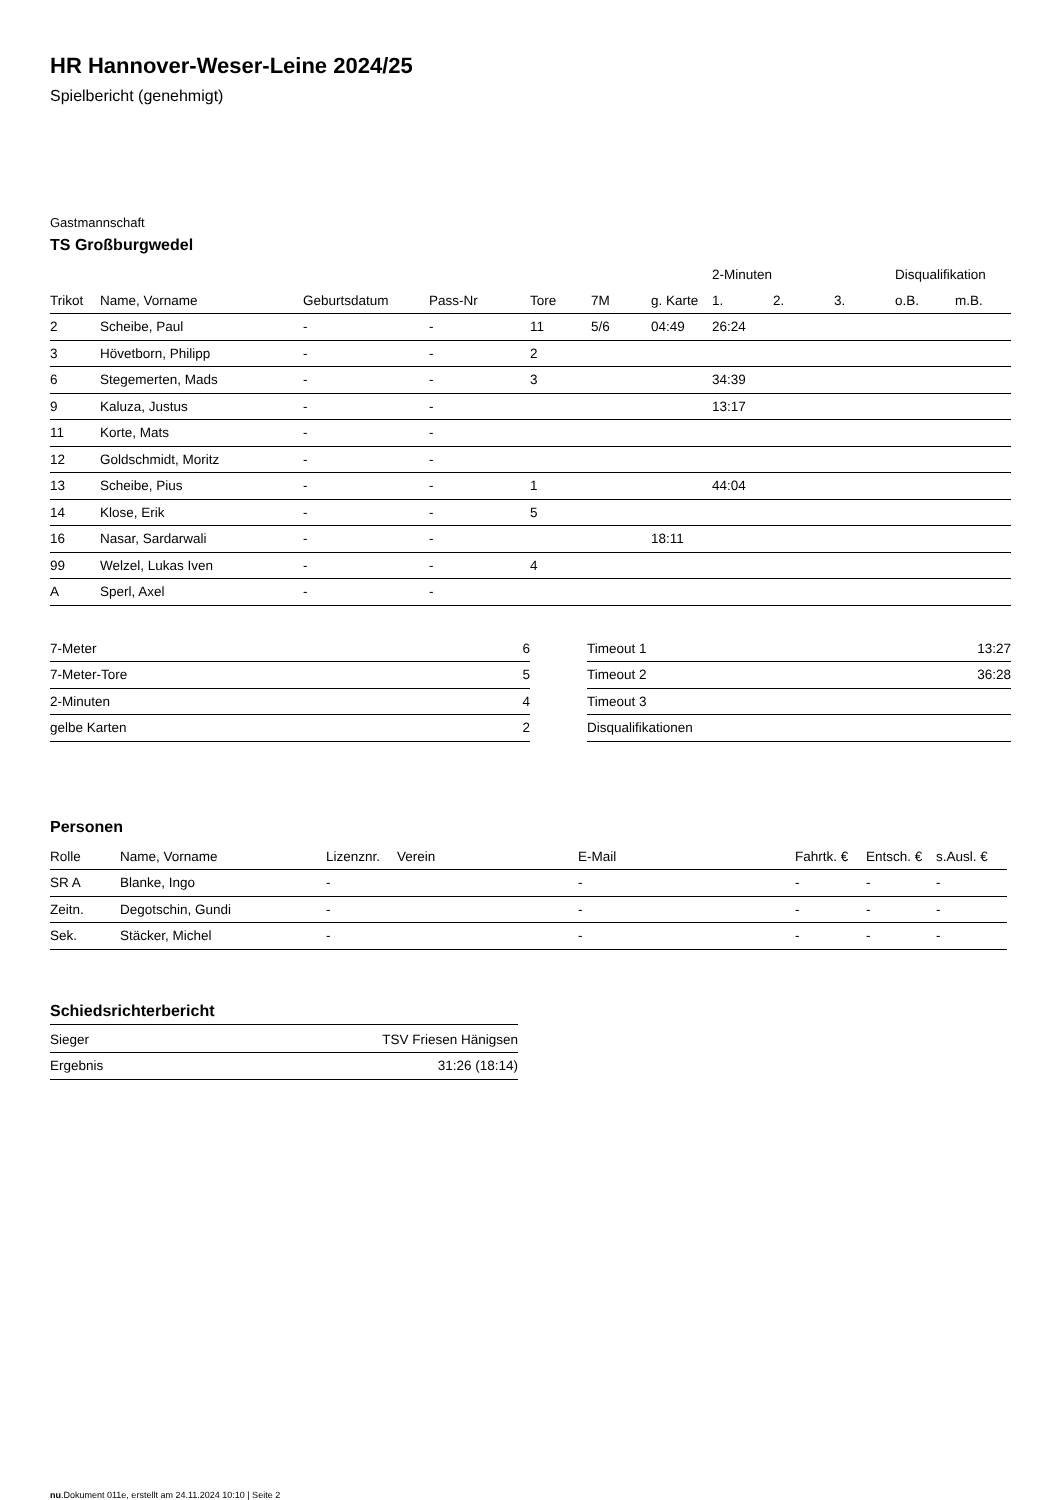HR Hannover-Weser-Leine 2024/25
Spielbericht (genehmigt)
Gastmannschaft
TS Großburgwedel
| | | | | | | | 2-Minuten | | | Disqualifikation | |
| --- | --- | --- | --- | --- | --- | --- | --- | --- | --- | --- | --- |
| Trikot | Name, Vorname | Geburtsdatum | Pass-Nr | Tore | 7M | g. Karte | 1. | 2. | 3. | o.B. | m.B. |
| 2 | Scheibe, Paul | - | - | 11 | 5/6 | 04:49 | 26:24 | | | | |
| 3 | Hövetborn, Philipp | - | - | 2 | | | | | | | |
| 6 | Stegemerten, Mads | - | - | 3 | | | 34:39 | | | | |
| 9 | Kaluza, Justus | - | - | | | | 13:17 | | | | |
| 11 | Korte, Mats | - | - | | | | | | | | |
| 12 | Goldschmidt, Moritz | - | - | | | | | | | | |
| 13 | Scheibe, Pius | - | - | 1 | | | 44:04 | | | | |
| 14 | Klose, Erik | - | - | 5 | | | | | | | |
| 16 | Nasar, Sardarwali | - | - | | | 18:11 | | | | | |
| 99 | Welzel, Lukas Iven | - | - | 4 | | | | | | | |
| A | Sperl, Axel | - | - | | | | | | | | |
| 7-Meter | 6 |
| 7-Meter-Tore | 5 |
| 2-Minuten | 4 |
| gelbe Karten | 2 |
| Timeout 1 | 13:27 |
| Timeout 2 | 36:28 |
| Timeout 3 | |
| Disqualifikationen | |
Personen
| Rolle | Name, Vorname | Lizenznr. | Verein | E-Mail | Fahrtk. € | Entsch. € | s.Ausl. € |
| --- | --- | --- | --- | --- | --- | --- | --- |
| SR A | Blanke, Ingo | - | | - | - | - | - |
| Zeitn. | Degotschin, Gundi | - | | - | - | - | - |
| Sek. | Stäcker, Michel | - | | - | - | - | - |
Schiedsrichterbericht
| Sieger | TSV Friesen Hänigsen |
| Ergebnis | 31:26 (18:14) |
nu.Dokument 011e, erstellt am 24.11.2024 10:10 | Seite 2